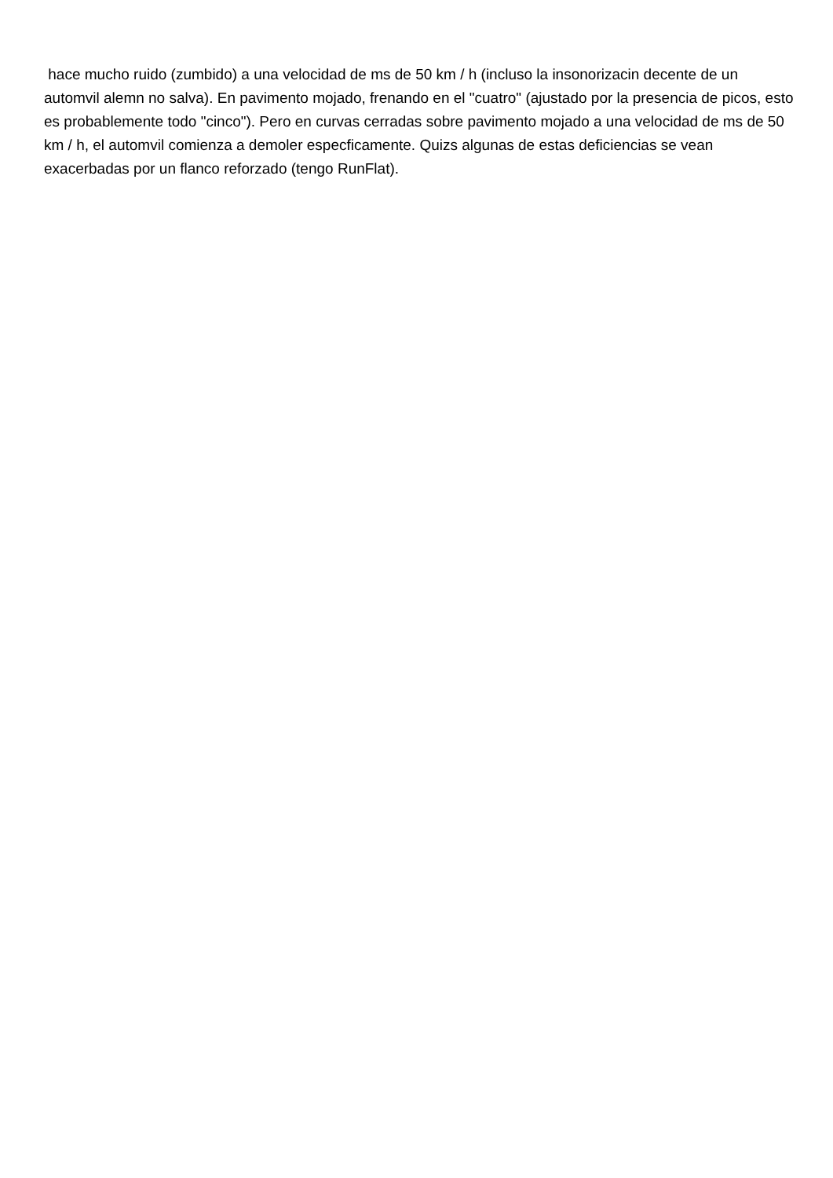hace mucho ruido (zumbido) a una velocidad de ms de 50 km / h (incluso la insonorizacin decente de un automvil alemn no salva). En pavimento mojado, frenando en el "cuatro" (ajustado por la presencia de picos, esto es probablemente todo "cinco"). Pero en curvas cerradas sobre pavimento mojado a una velocidad de ms de 50 km / h, el automvil comienza a demoler especficamente. Quizs algunas de estas deficiencias se vean exacerbadas por un flanco reforzado (tengo RunFlat).